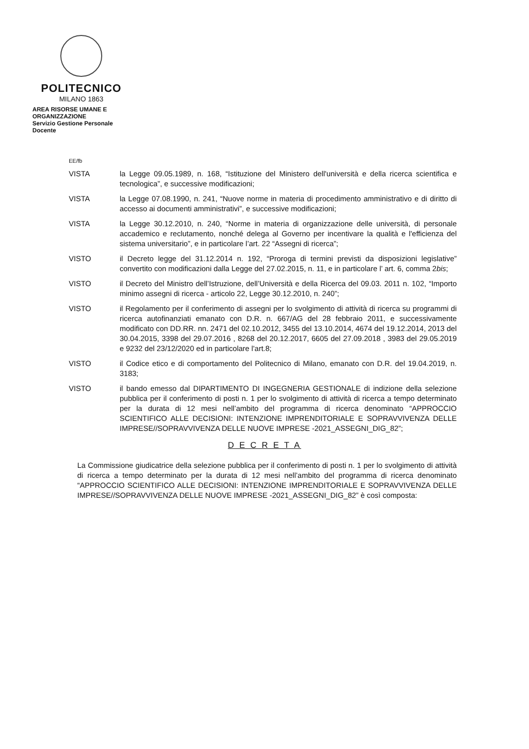POLITECNICO
MILANO 1863
AREA RISORSE UMANE E ORGANIZZAZIONE
Servizio Gestione Personale Docente
EE/fb
VISTA la Legge 09.05.1989, n. 168, “Istituzione del Ministero dell'università e della ricerca scientifica e tecnologica”, e successive modificazioni;
VISTA la Legge 07.08.1990, n. 241, “Nuove norme in materia di procedimento amministrativo e di diritto di accesso ai documenti amministrativi”, e successive modificazioni;
VISTA la Legge 30.12.2010, n. 240, “Norme in materia di organizzazione delle università, di personale accademico e reclutamento, nonché delega al Governo per incentivare la qualità e l'efficienza del sistema universitario”, e in particolare l’art. 22 “Assegni di ricerca”;
VISTO il Decreto legge del 31.12.2014 n. 192, “Proroga di termini previsti da disposizioni legislative” convertito con modificazioni dalla Legge del 27.02.2015, n. 11, e in particolare l’ art. 6, comma 2bis;
VISTO il Decreto del Ministro dell’Istruzione, dell’Università e della Ricerca del 09.03. 2011 n. 102, “Importo minimo assegni di ricerca - articolo 22, Legge 30.12.2010, n. 240”;
VISTO il Regolamento per il conferimento di assegni per lo svolgimento di attività di ricerca su programmi di ricerca autofinanziati emanato con D.R. n. 667/AG del 28 febbraio 2011, e successivamente modificato con DD.RR. nn. 2471 del 02.10.2012, 3455 del 13.10.2014, 4674 del 19.12.2014, 2013 del 30.04.2015, 3398 del 29.07.2016 , 8268 del 20.12.2017, 6605 del 27.09.2018 , 3983 del 29.05.2019 e 9232 del 23/12/2020 ed in particolare l'art.8;
VISTO il Codice etico e di comportamento del Politecnico di Milano, emanato con D.R. del 19.04.2019, n. 3183;
VISTO il bando emesso dal DIPARTIMENTO DI INGEGNERIA GESTIONALE di indizione della selezione pubblica per il conferimento di posti n. 1 per lo svolgimento di attività di ricerca a tempo determinato per la durata di 12 mesi nell’ambito del programma di ricerca denominato “APPROCCIO SCIENTIFICO ALLE DECISIONI: INTENZIONE IMPRENDITORIALE E SOPRAVVIVENZA DELLE IMPRESE//SOPRAVVIVENZA DELLE NUOVE IMPRESE -2021_ASSEGNI_DIG_82”;
D E C R E T A
La Commissione giudicatrice della selezione pubblica per il conferimento di posti n. 1 per lo svolgimento di attività di ricerca a tempo determinato per la durata di 12 mesi nell’ambito del programma di ricerca denominato “APPROCCIO SCIENTIFICO ALLE DECISIONI: INTENZIONE IMPRENDITORIALE E SOPRAVVIVENZA DELLE IMPRESE//SOPRAVVIVENZA DELLE NUOVE IMPRESE -2021_ASSEGNI_DIG_82” è così composta: